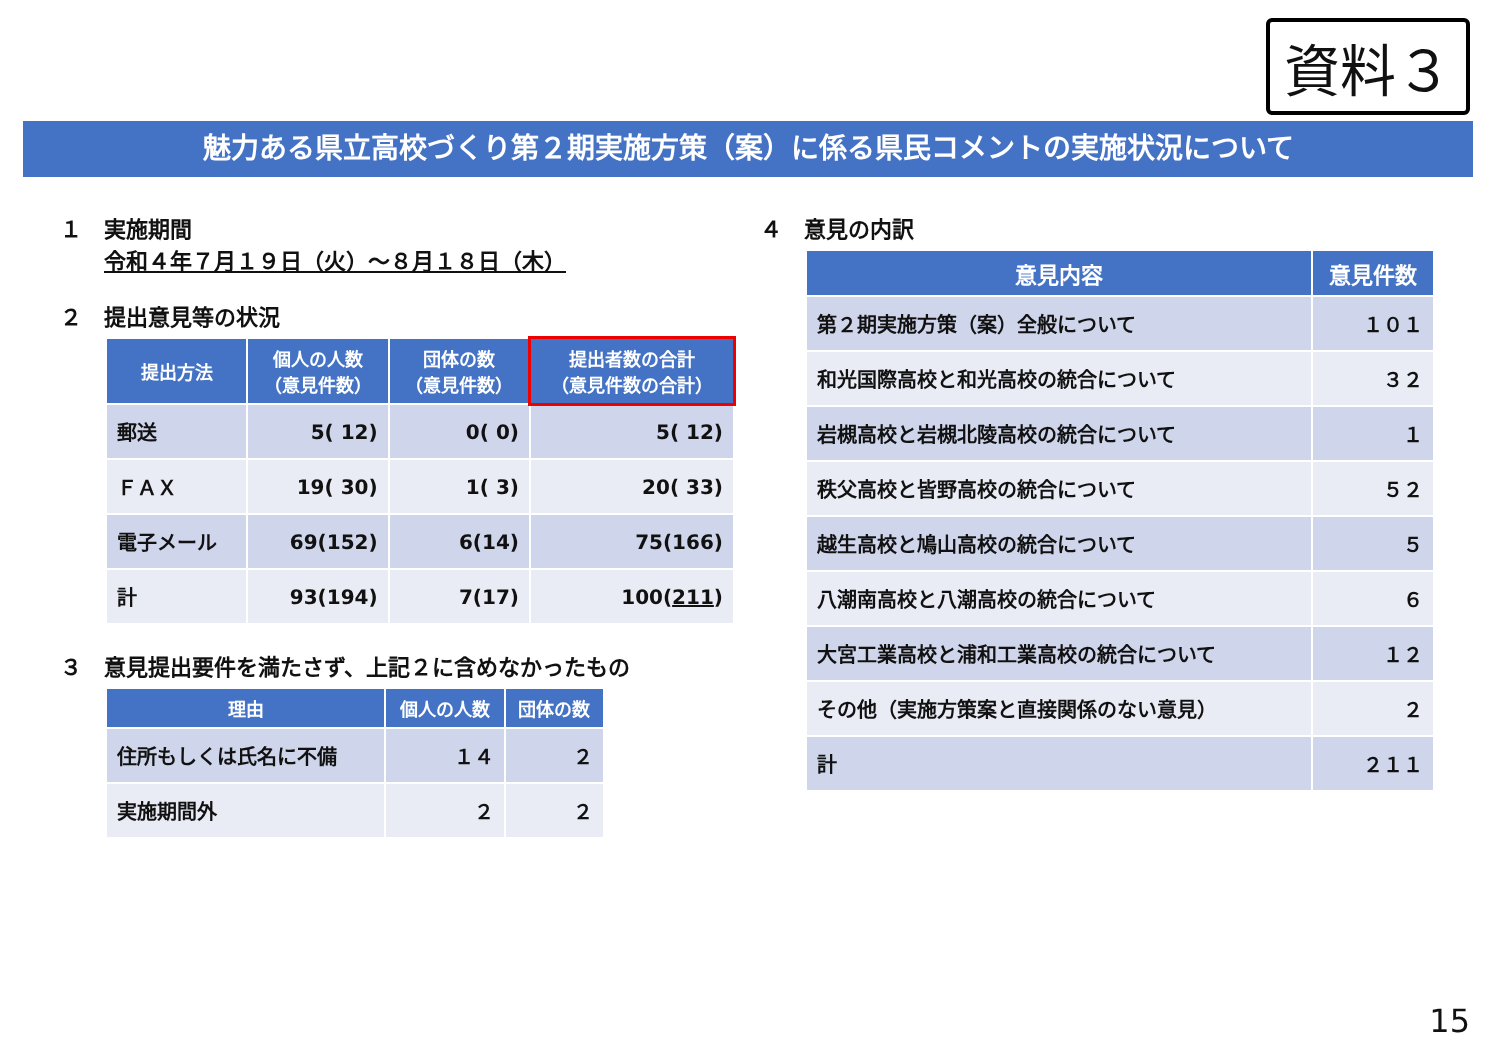資料３
魅力ある県立高校づくり第２期実施方策（案）に係る県民コメントの実施状況について
１　実施期間
　　令和４年７月１９日（火）～８月１８日（木）
２　提出意見等の状況
| 提出方法 | 個人の人数 （意見件数） | 団体の数 （意見件数） | 提出者数の合計 （意見件数の合計） |
| --- | --- | --- | --- |
| 郵送 | 5( 12) | 0( 0) | 5( 12) |
| ＦＡＸ | 19( 30) | 1( 3) | 20( 33) |
| 電子メール | 69(152) | 6(14) | 75(166) |
| 計 | 93(194) | 7(17) | 100( 211 ) |
３　意見提出要件を満たさず、上記２に含めなかったもの
| 理由 | 個人の人数 | 団体の数 |
| --- | --- | --- |
| 住所もしくは氏名に不備 | １４ | ２ |
| 実施期間外 | ２ | ２ |
４　意見の内訳
| 意見内容 | 意見件数 |
| --- | --- |
| 第２期実施方策（案）全般について | １０１ |
| 和光国際高校と和光高校の統合について | ３２ |
| 岩槻高校と岩槻北陵高校の統合について | １ |
| 秩父高校と皆野高校の統合について | ５２ |
| 越生高校と鳩山高校の統合について | ５ |
| 八潮南高校と八潮高校の統合について | ６ |
| 大宮工業高校と浦和工業高校の統合について | １２ |
| その他（実施方策案と直接関係のない意見） | ２ |
| 計 | ２１１ |
15